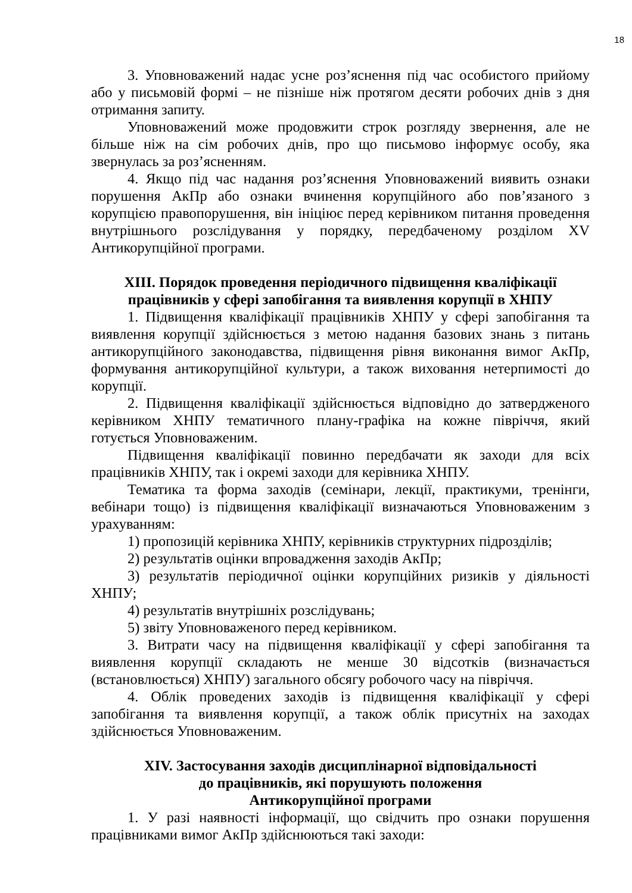18
3. Уповноважений надає усне роз’яснення під час особистого прийому або у письмовій формі – не пізніше ніж протягом десяти робочих днів з дня отримання запиту.
Уповноважений може продовжити строк розгляду звернення, але не більше ніж на сім робочих днів, про що письмово інформує особу, яка звернулась за роз’ясненням.
4. Якщо під час надання роз’яснення Уповноважений виявить ознаки порушення АкПр або ознаки вчинення корупційного або пов’язаного з корупцією правопорушення, він ініціює перед керівником питання проведення внутрішнього розслідування у порядку, передбаченому розділом XV Антикорупційної програми.
XIII. Порядок проведення періодичного підвищення кваліфікації
працівників у сфері запобігання та виявлення корупції в ХНПУ
1. Підвищення кваліфікації працівників ХНПУ у сфері запобігання та виявлення корупції здійснюється з метою надання базових знань з питань антикорупційного законодавства, підвищення рівня виконання вимог АкПр, формування антикорупційної культури, а також виховання нетерпимості до корупції.
2. Підвищення кваліфікації здійснюється відповідно до затвердженого керівником ХНПУ тематичного плану-графіка на кожне півріччя, який готується Уповноваженим.
Підвищення кваліфікації повинно передбачати як заходи для всіх працівників ХНПУ, так і окремі заходи для керівника ХНПУ.
Тематика та форма заходів (семінари, лекції, практикуми, тренінги, вебінари тощо) із підвищення кваліфікації визначаються Уповноваженим з урахуванням:
1) пропозицій керівника ХНПУ, керівників структурних підрозділів;
2) результатів оцінки впровадження заходів АкПр;
3) результатів періодичної оцінки корупційних ризиків у діяльності ХНПУ;
4) результатів внутрішніх розслідувань;
5) звіту Уповноваженого перед керівником.
3. Витрати часу на підвищення кваліфікації у сфері запобігання та виявлення корупції складають не менше 30 відсотків (визначається (встановлюється) ХНПУ) загального обсягу робочого часу на півріччя.
4. Облік проведених заходів із підвищення кваліфікації у сфері запобігання та виявлення корупції, а також облік присутніх на заходах здійснюється Уповноваженим.
XIV. Застосування заходів дисциплінарної відповідальності
до працівників, які порушують положення
Антикорупційної програми
1. У разі наявності інформації, що свідчить про ознаки порушення працівниками вимог АкПр здійснюються такі заходи: